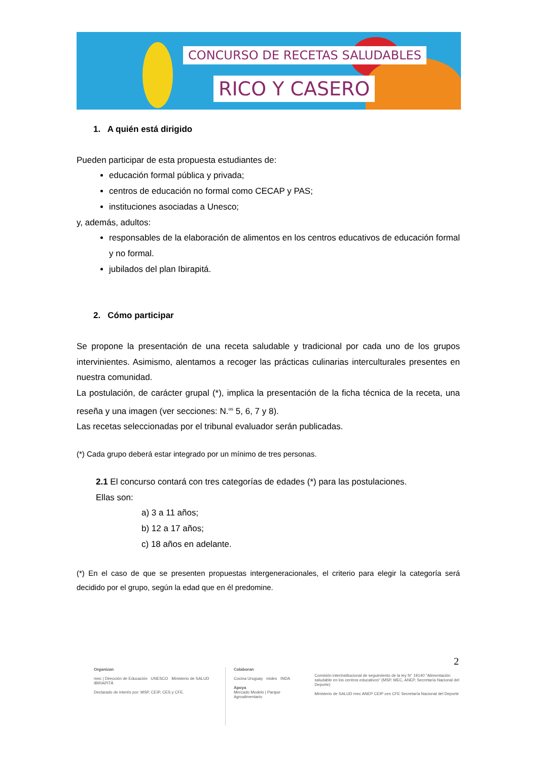CONCURSO DE RECETAS SALUDABLES
RICO Y CASERO
1. A quién está dirigido
Pueden participar de esta propuesta estudiantes de:
educación formal pública y privada;
centros de educación no formal como CECAP y PAS;
instituciones asociadas a Unesco;
y, además, adultos:
responsables de la elaboración de alimentos en los centros educativos de educación formal y no formal.
jubilados del plan Ibirapitá.
2. Cómo participar
Se propone la presentación de una receta saludable y tradicional por cada uno de los grupos intervinientes. Asimismo, alentamos a recoger las prácticas culinarias interculturales presentes en nuestra comunidad.
La postulación, de carácter grupal (*), implica la presentación de la ficha técnica de la receta, una reseña y una imagen (ver secciones: N.<sup>os</sup> 5, 6, 7 y 8).
Las recetas seleccionadas por el tribunal evaluador serán publicadas.
(*) Cada grupo deberá estar integrado por un mínimo de tres personas.
2.1 El concurso contará con tres categorías de edades (*) para las postulaciones.
Ellas son:
a) 3 a 11 años;
b) 12 a 17 años;
c) 18 años en adelante.
(*) En el caso de que se presenten propuestas intergeneracionales, el criterio para elegir la categoría será decidido por el grupo, según la edad que en él predomine.
2
Organizan
mec | Dirección de Educación UNESCO Ministerio de SALUD IBIRAPITÁ
Declarado de interés por: MSP, CEIP, CES y CFE.
Colaboran
Cocina Uruguay mides INDA
Apoya
Mercado Modelo | Parque Agroalimentario
Comisión interinstitucional de seguimiento de la ley N° 19140 "Alimentación saludable en los centros educativos" (MSP, MEC, ANEP, Secretaría Nacional del Deporte)
Ministerio de SALUD mec ANEP CEIP ces CFE Secretaría Nacional del Deporte